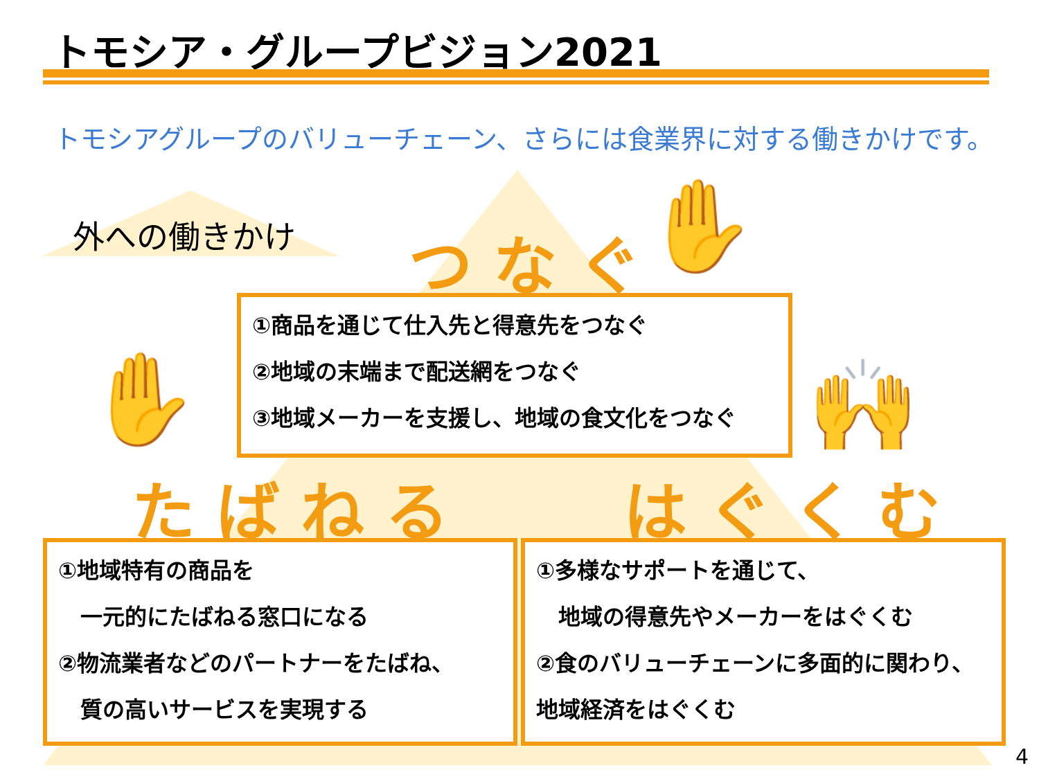トモシア・グループビジョン2021
トモシアグループのバリューチェーン、さらには食業界に対する働きかけです。
外への働きかけ つなぐ ✋
①商品を通じて仕入先と得意先をつなぐ
②地域の末端まで配送網をつなぐ
③地域メーカーを支援し、地域の食文化をつなぐ
✋ 🙌
たばねる はぐくむ
①地域特有の商品を
　一元的にたばねる窓口になる
②物流業者などのパートナーをたばね、
　質の高いサービスを実現する
①多様なサポートを通じて、
　地域の得意先やメーカーをはぐくむ
②食のバリューチェーンに多面的に関わり、
地域経済をはぐくむ
4